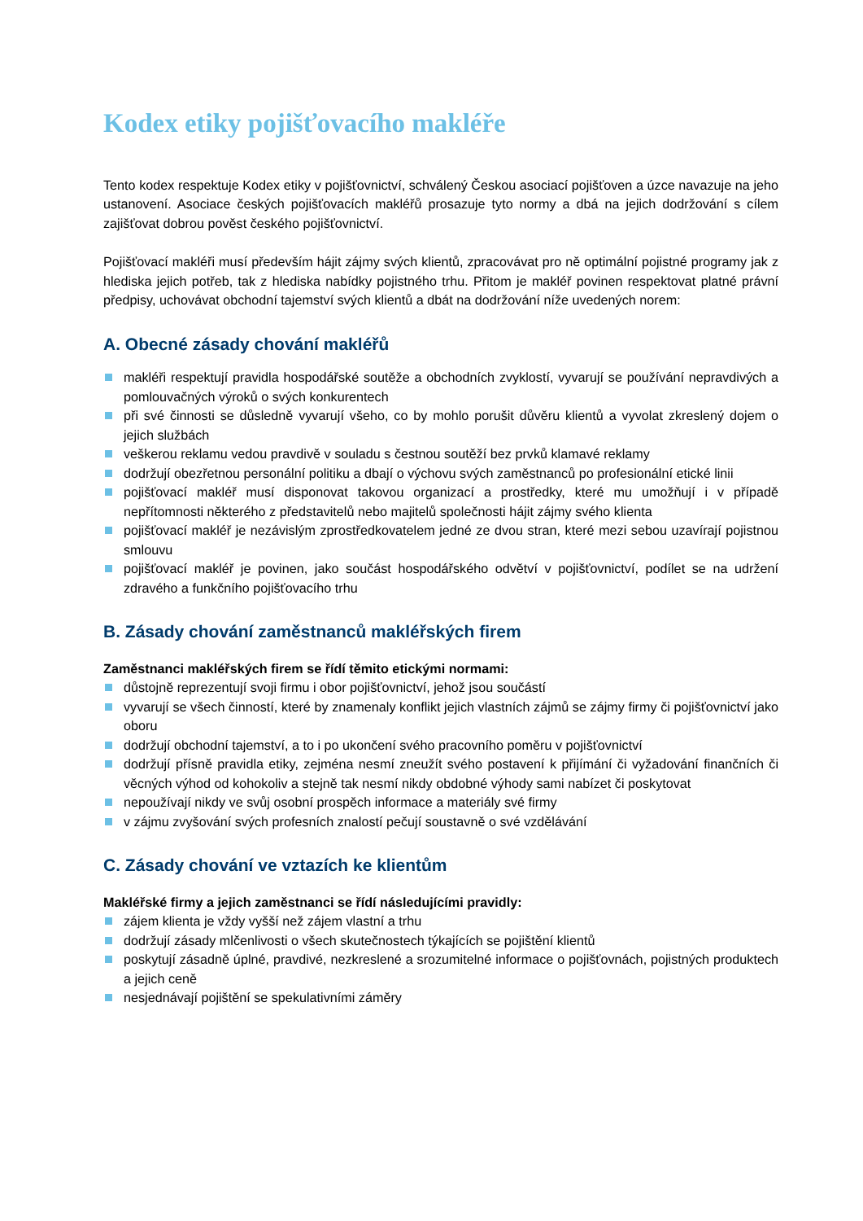Kodex etiky pojišťovacího makléře
Tento kodex respektuje Kodex etiky v pojišťovnictví, schválený Českou asociací pojišťoven a úzce navazuje na jeho ustanovení. Asociace českých pojišťovacích makléřů prosazuje tyto normy a dbá na jejich dodržování s cílem zajišťovat dobrou pověst českého pojišťovnictví.
Pojišťovací makléři musí především hájit zájmy svých klientů, zpracovávat pro ně optimální pojistné programy jak z hlediska jejich potřeb, tak z hlediska nabídky pojistného trhu. Přitom je makléř povinen respektovat platné právní předpisy, uchovávat obchodní tajemství svých klientů a dbát na dodržování níže uvedených norem:
A. Obecné zásady chování makléřů
makléři respektují pravidla hospodářské soutěže a obchodních zvyklostí, vyvarují se používání nepravdivých a pomlouvačných výroků o svých konkurentech
při své činnosti se důsledně vyvarují všeho, co by mohlo porušit důvěru klientů a vyvolat zkreslený dojem o jejich službách
veškerou reklamu vedou pravdivě v souladu s čestnou soutěží bez prvků klamavé reklamy
dodržují obezřetnou personální politiku a dbají o výchovu svých zaměstnanců po profesionální etické linii
pojišťovací makléř musí disponovat takovou organizací a prostředky, které mu umožňují i v případě nepřítomnosti některého z představitelů nebo majitelů společnosti hájit zájmy svého klienta
pojišťovací makléř je nezávislým zprostředkovatelem jedné ze dvou stran, které mezi sebou uzavírají pojistnou smlouvu
pojišťovací makléř je povinen, jako součást hospodářského odvětví v pojišťovnictví, podílet se na udržení zdravého a funkčního pojišťovacího trhu
B. Zásady chování zaměstnanců makléřských firem
Zaměstnanci makléřských firem se řídí těmito etickými normami:
důstojně reprezentují svoji firmu i obor pojišťovnictví, jehož jsou součástí
vyvarují se všech činností, které by znamenaly konflikt jejich vlastních zájmů se zájmy firmy či pojišťovnictví jako oboru
dodržují obchodní tajemství, a to i po ukončení svého pracovního poměru v pojišťovnictví
dodržují přísně pravidla etiky, zejména nesmí zneužít svého postavení k přijímání či vyžadování finančních či věcných výhod od kohokoliv a stejně tak nesmí nikdy obdobné výhody sami nabízet či poskytovat
nepoužívají nikdy ve svůj osobní prospěch informace a materiály své firmy
v zájmu zvyšování svých profesních znalostí pečují soustavně o své vzdělávání
C. Zásady chování ve vztazích ke klientům
Makléřské firmy a jejich zaměstnanci se řídí následujícími pravidly:
zájem klienta je vždy vyšší než zájem vlastní a trhu
dodržují zásady mlčenlivosti o všech skutečnostech týkajících se pojištění klientů
poskytují zásadně úplné, pravdivé, nezkreslené a srozumitelné informace o pojišťovnách, pojistných produktech a jejich ceně
nesjednávají pojištění se spekulativními záměry